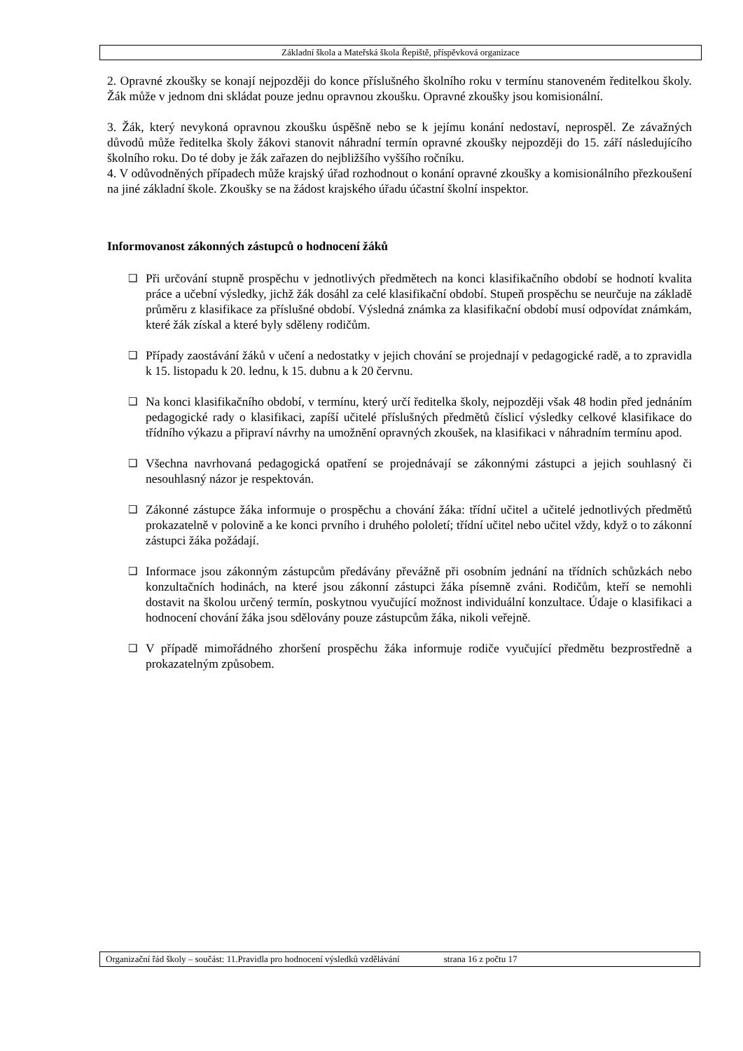Základní škola a Mateřská škola Řepiště, příspěvková organizace
2. Opravné zkoušky se konají nejpozději do konce příslušného školního roku v termínu stanoveném ředitelkou školy. Žák může v jednom dni skládat pouze jednu opravnou zkoušku. Opravné zkoušky jsou komisionální.
3. Žák, který nevykoná opravnou zkoušku úspěšně nebo se k jejímu konání nedostaví, neprospěl. Ze závažných důvodů může ředitelka školy žákovi stanovit náhradní termín opravné zkoušky nejpozději do 15. září následujícího školního roku. Do té doby je žák zařazen do nejbližšího vyššího ročníku.
4. V odůvodněných případech může krajský úřad rozhodnout o konání opravné zkoušky a komisionálního přezkoušení na jiné základní škole. Zkoušky se na žádost krajského úřadu účastní školní inspektor.
Informovanost zákonných zástupců o hodnocení žáků
❑
Při určování stupně prospěchu v jednotlivých předmětech na konci klasifikačního období se hodnotí kvalita práce a učební výsledky, jichž žák dosáhl za celé klasifikační období. Stupeň prospěchu se neurčuje na základě průměru z klasifikace za příslušné období. Výsledná známka za klasifikační období musí odpovídat známkám, které žák získal a které byly sděleny rodičům.
❑
Případy zaostávání žáků v učení a nedostatky v jejich chování se projednají v pedagogické radě, a to zpravidla k 15. listopadu k 20. lednu, k 15. dubnu a k 20 červnu.
❑
Na konci klasifikačního období, v termínu, který určí ředitelka školy, nejpozději však 48 hodin před jednáním pedagogické rady o klasifikaci, zapíší učitelé příslušných předmětů číslicí výsledky celkové klasifikace do třídního výkazu a připraví návrhy na umožnění opravných zkoušek, na klasifikaci v náhradním termínu apod.
❑
Všechna navrhovaná pedagogická opatření se projednávají se zákonnými zástupci a jejich souhlasný či nesouhlasný názor je respektován.
❑
Zákonné zástupce žáka informuje o prospěchu a chování žáka: třídní učitel a učitelé jednotlivých předmětů prokazatelně v polovině a ke konci prvního i druhého pololetí; třídní učitel nebo učitel vždy, když o to zákonní zástupci žáka požádají.
❑
Informace jsou zákonným zástupcům předávány převážně při osobním jednání na třídních schůzkách nebo konzultačních hodinách, na které jsou zákonní zástupci žáka písemně zváni. Rodičům, kteří se nemohli dostavit na školou určený termín, poskytnou vyučující možnost individuální konzultace. Údaje o klasifikaci a hodnocení chování žáka jsou sdělovány pouze zástupcům žáka, nikoli veřejně.
❑
V případě mimořádného zhoršení prospěchu žáka informuje rodiče vyučující předmětu bezprostředně a prokazatelným způsobem.
Organizační řád školy – součást: 11.Pravidla pro hodnocení výsledků vzdělávání strana 16 z počtu 17